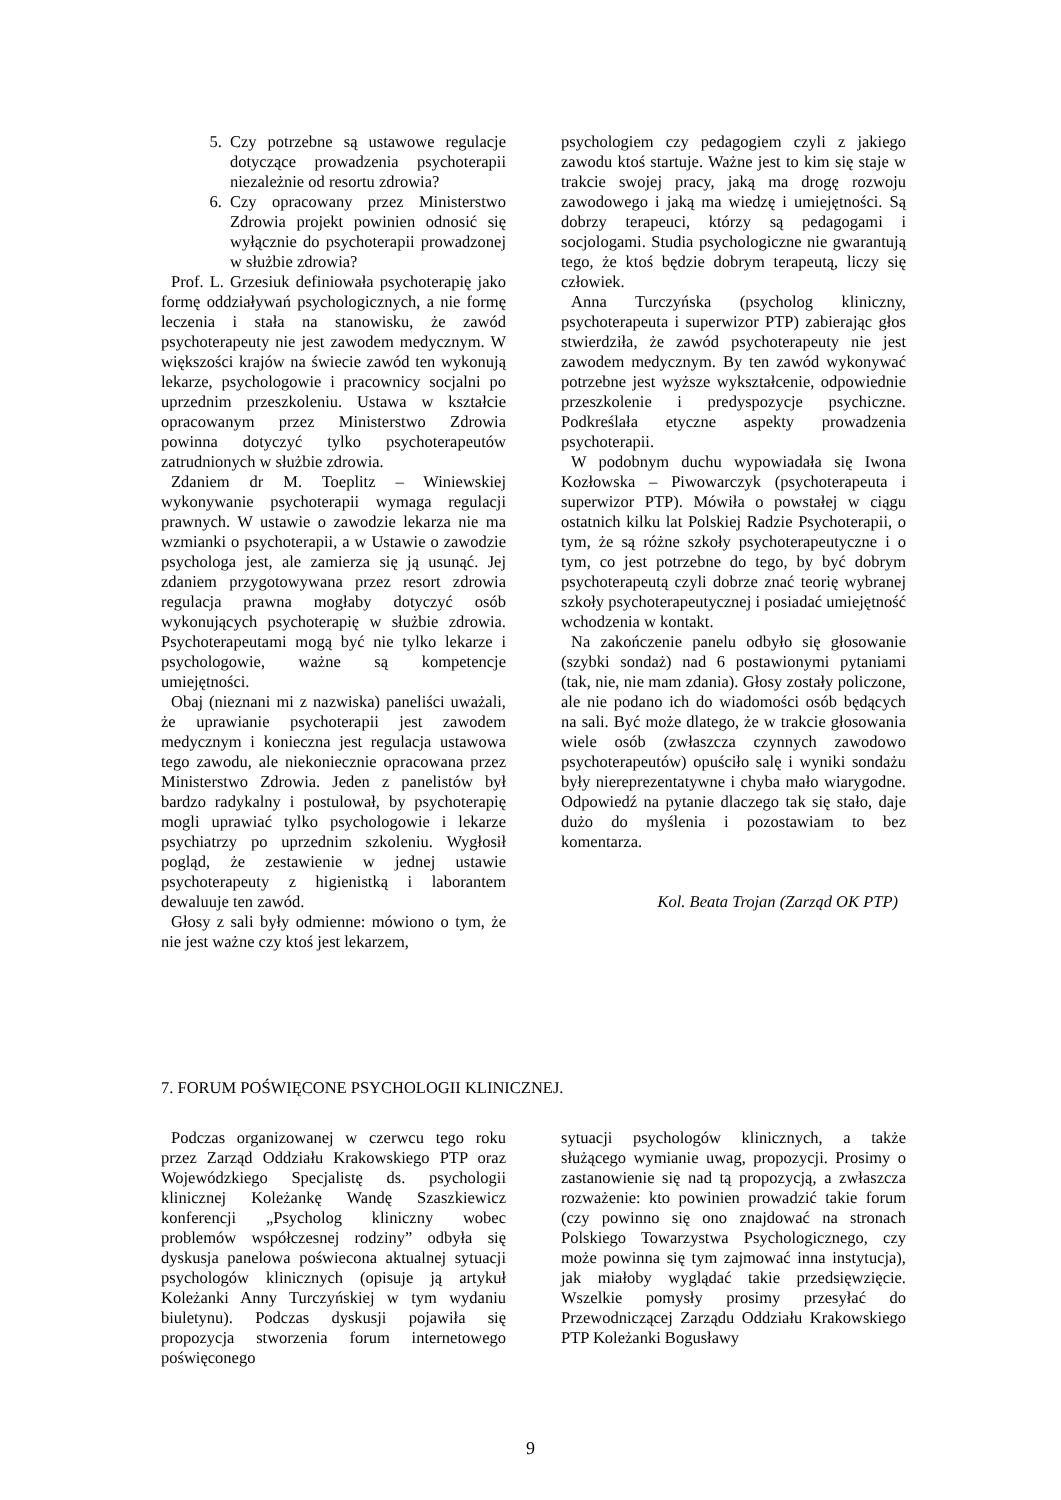5. Czy potrzebne są ustawowe regulacje dotyczące prowadzenia psychoterapii niezależnie od resortu zdrowia?
6. Czy opracowany przez Ministerstwo Zdrowia projekt powinien odnosić się wyłącznie do psychoterapii prowadzonej w służbie zdrowia?
Prof. L. Grzesiuk definiowała psychoterapię jako formę oddziaływań psychologicznych, a nie formę leczenia i stała na stanowisku, że zawód psychoterapeuty nie jest zawodem medycznym. W większości krajów na świecie zawód ten wykonują lekarze, psychologowie i pracownicy socjalni po uprzednim przeszkoleniu. Ustawa w kształcie opracowanym przez Ministerstwo Zdrowia powinna dotyczyć tylko psychoterapeutów zatrudnionych w służbie zdrowia.
Zdaniem dr M. Toeplitz – Winiewskiej wykonywanie psychoterapii wymaga regulacji prawnych. W ustawie o zawodzie lekarza nie ma wzmianki o psychoterapii, a w Ustawie o zawodzie psychologa jest, ale zamierza się ją usunąć. Jej zdaniem przygotowywana przez resort zdrowia regulacja prawna mogłaby dotyczyć osób wykonujących psychoterapię w służbie zdrowia. Psychoterapeutami mogą być nie tylko lekarze i psychologowie, ważne są kompetencje umiejętności.
Obaj (nieznani mi z nazwiska) paneliści uważali, że uprawianie psychoterapii jest zawodem medycznym i konieczna jest regulacja ustawowa tego zawodu, ale niekoniecznie opracowana przez Ministerstwo Zdrowia. Jeden z panelistów był bardzo radykalny i postulował, by psychoterapię mogli uprawiać tylko psychologowie i lekarze psychiatrzy po uprzednim szkoleniu. Wygłosił pogląd, że zestawienie w jednej ustawie psychoterapeuty z higienistką i laborantem dewaluuje ten zawód.
Głosy z sali były odmienne: mówiono o tym, że nie jest ważne czy ktoś jest lekarzem,
psychologiem czy pedagogiem czyli z jakiego zawodu ktoś startuje. Ważne jest to kim się staje w trakcie swojej pracy, jaką ma drogę rozwoju zawodowego i jaką ma wiedzę i umiejętności. Są dobrzy terapeuci, którzy są pedagogami i socjologami. Studia psychologiczne nie gwarantują tego, że ktoś będzie dobrym terapeutą, liczy się człowiek.
Anna Turczyńska (psycholog kliniczny, psychoterapeuta i superwizor PTP) zabierając głos stwierdziła, że zawód psychoterapeuty nie jest zawodem medycznym. By ten zawód wykonywać potrzebne jest wyższe wykształcenie, odpowiednie przeszkolenie i predyspozycje psychiczne. Podkreślała etyczne aspekty prowadzenia psychoterapii.
W podobnym duchu wypowiadała się Iwona Kozłowska – Piwowarczyk (psychoterapeuta i superwizor PTP). Mówiła o powstałej w ciągu ostatnich kilku lat Polskiej Radzie Psychoterapii, o tym, że są różne szkoły psychoterapeutyczne i o tym, co jest potrzebne do tego, by być dobrym psychoterapeutą czyli dobrze znać teorię wybranej szkoły psychoterapeutycznej i posiadać umiejętność wchodzenia w kontakt.
Na zakończenie panelu odbyło się głosowanie (szybki sondaż) nad 6 postawionymi pytaniami (tak, nie, nie mam zdania). Głosy zostały policzone, ale nie podano ich do wiadomości osób będących na sali. Być może dlatego, że w trakcie głosowania wiele osób (zwłaszcza czynnych zawodowo psychoterapeutów) opuściło salę i wyniki sondażu były niereprezentatywne i chyba mało wiarygodne. Odpowiedź na pytanie dlaczego tak się stało, daje dużo do myślenia i pozostawiam to bez komentarza.
Kol. Beata Trojan (Zarząd OK PTP)
7. FORUM POŚWIĘCONE PSYCHOLOGII KLINICZNEJ.
Podczas organizowanej w czerwcu tego roku przez Zarząd Oddziału Krakowskiego PTP oraz Wojewódzkiego Specjalistę ds. psychologii klinicznej Koleżankę Wandę Szaszkiewicz konferencji „Psycholog kliniczny wobec problemów współczesnej rodziny” odbyła się dyskusja panelowa poświecona aktualnej sytuacji psychologów klinicznych (opisuje ją artykuł Koleżanki Anny Turczyńskiej w tym wydaniu biuletynu). Podczas dyskusji pojawiła się propozycja stworzenia forum internetowego poświęconego
sytuacji psychologów klinicznych, a także służącego wymianie uwag, propozycji. Prosimy o zastanowienie się nad tą propozycją, a zwłaszcza rozważenie: kto powinien prowadzić takie forum (czy powinno się ono znajdować na stronach Polskiego Towarzystwa Psychologicznego, czy może powinna się tym zajmować inna instytucja), jak miałoby wyglądać takie przedsięwzięcie. Wszelkie pomysły prosimy przesyłać do Przewodniczącej Zarządu Oddziału Krakowskiego PTP Koleżanki Bogusławy
9